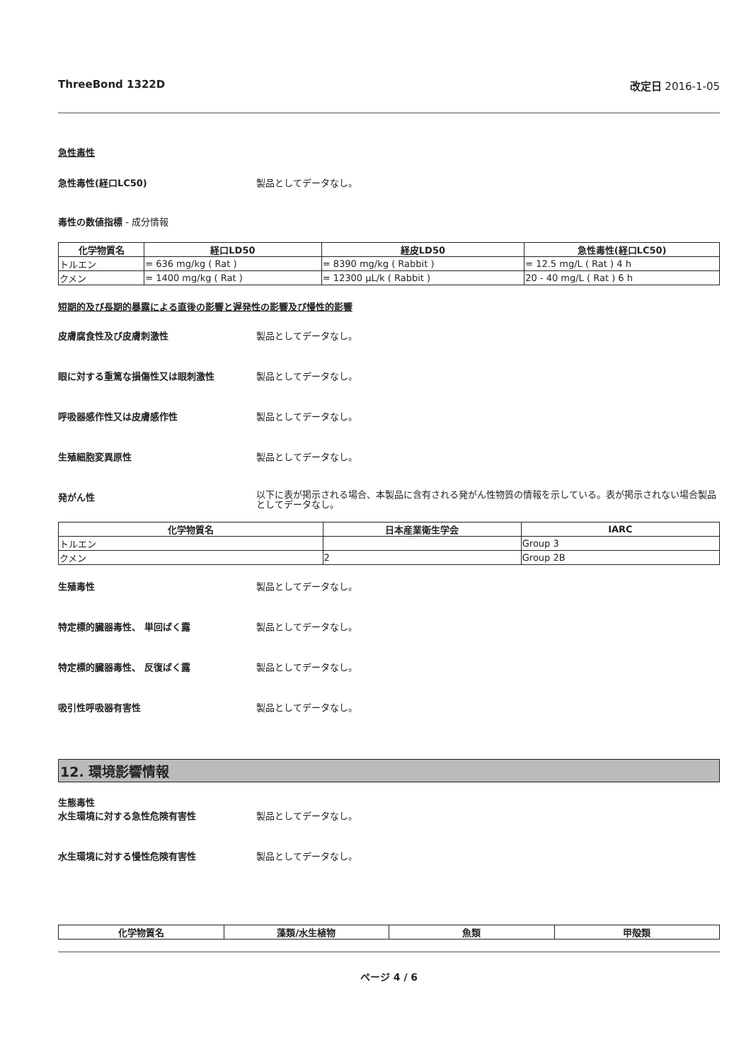ThreeBond 1322D 改定日 2016-1-05
急性毒性
急性毒性(経口LC50) 製品としてデータなし。
毒性の数値指標 - 成分情報
| 化学物質名 | 経口LD50 | 経皮LD50 | 急性毒性(経口LC50) |
| --- | --- | --- | --- |
| トルエン | = 636 mg/kg ( Rat ) | = 8390 mg/kg ( Rabbit ) | = 12.5 mg/L ( Rat ) 4 h |
| クメン | = 1400 mg/kg ( Rat ) | = 12300 µL/k ( Rabbit ) | 20 - 40 mg/L ( Rat ) 6 h |
短期的及び長期的暴露による直後の影響と遅発性の影響及び慢性的影響
皮膚腐食性及び皮膚刺激性 製品としてデータなし。
眼に対する重篤な損傷性又は眼刺激性 製品としてデータなし。
呼吸器感作性又は皮膚感作性 製品としてデータなし。
生殖細胞変異原性 製品としてデータなし。
発がん性 以下に表が掲示される場合、本製品に含有される発がん性物質の情報を示している。表が掲示されない場合製品としてデータなし。
| 化学物質名 | 日本産業衛生学会 | IARC |
| --- | --- | --- |
| トルエン | | Group 3 |
| クメン | 2 | Group 2B |
生殖毒性 製品としてデータなし。
特定標的臓器毒性、 単回ばく露 製品としてデータなし。
特定標的臓器毒性、 反復ばく露 製品としてデータなし。
吸引性呼吸器有害性 製品としてデータなし。
12. 環境影響情報
生態毒性
水生環境に対する急性危険有害性 製品としてデータなし。
水生環境に対する慢性危険有害性 製品としてデータなし。
| 化学物質名 | 藻類/水生植物 | 魚類 | 甲殻類 |
| --- | --- | --- | --- |
ページ 4 / 6